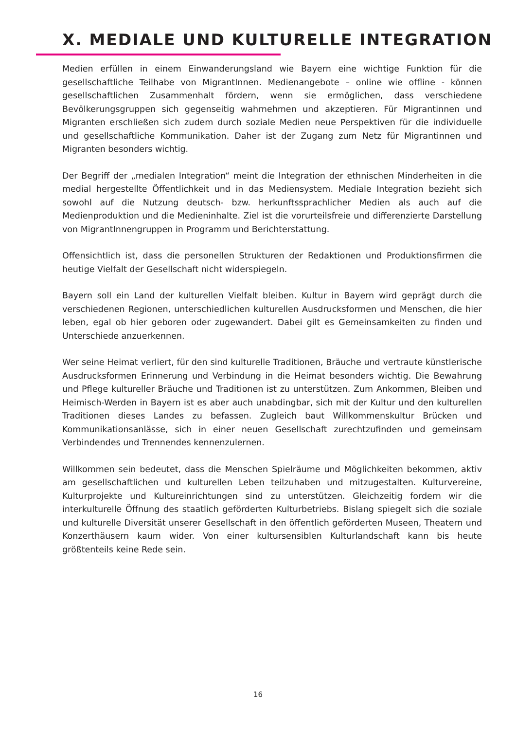X. MEDIALE UND KULTURELLE INTEGRATION
Medien erfüllen in einem Einwanderungsland wie Bayern eine wichtige Funktion für die gesellschaftliche Teilhabe von MigrantInnen. Medienangebote – online wie offline - können gesellschaftlichen Zusammenhalt fördern, wenn sie ermöglichen, dass verschiedene Bevölkerungsgruppen sich gegenseitig wahrnehmen und akzeptieren. Für Migrantinnen und Migranten erschließen sich zudem durch soziale Medien neue Perspektiven für die individuelle und gesellschaftliche Kommunikation. Daher ist der Zugang zum Netz für Migrantinnen und Migranten besonders wichtig.
Der Begriff der „medialen Integration“ meint die Integration der ethnischen Minderheiten in die medial hergestellte Öffentlichkeit und in das Mediensystem. Mediale Integration bezieht sich sowohl auf die Nutzung deutsch- bzw. herkunftssprachlicher Medien als auch auf die Medienproduktion und die Medieninhalte. Ziel ist die vorurteilsfreie und differenzierte Darstellung von MigrantInnengruppen in Programm und Berichterstattung.
Offensichtlich ist, dass die personellen Strukturen der Redaktionen und Produktionsfirmen die heutige Vielfalt der Gesellschaft nicht widerspiegeln.
Bayern soll ein Land der kulturellen Vielfalt bleiben. Kultur in Bayern wird geprägt durch die verschiedenen Regionen, unterschiedlichen kulturellen Ausdrucksformen und Menschen, die hier leben, egal ob hier geboren oder zugewandert. Dabei gilt es Gemeinsamkeiten zu finden und Unterschiede anzuerkennen.
Wer seine Heimat verliert, für den sind kulturelle Traditionen, Bräuche und vertraute künstlerische Ausdrucksformen Erinnerung und Verbindung in die Heimat besonders wichtig. Die Bewahrung und Pflege kultureller Bräuche und Traditionen ist zu unterstützen. Zum Ankommen, Bleiben und Heimisch-Werden in Bayern ist es aber auch unabdingbar, sich mit der Kultur und den kulturellen Traditionen dieses Landes zu befassen. Zugleich baut Willkommenskultur Brücken und Kommunikationsanlässe, sich in einer neuen Gesellschaft zurechtzufinden und gemeinsam Verbindendes und Trennendes kennenzulernen.
Willkommen sein bedeutet, dass die Menschen Spielräume und Möglichkeiten bekommen, aktiv am gesellschaftlichen und kulturellen Leben teilzuhaben und mitzugestalten. Kulturvereine, Kulturprojekte und Kultureinrichtungen sind zu unterstützen. Gleichzeitig fordern wir die interkulturelle Öffnung des staatlich geförderten Kulturbetriebs. Bislang spiegelt sich die soziale und kulturelle Diversität unserer Gesellschaft in den öffentlich geförderten Museen, Theatern und Konzerthäusern kaum wider. Von einer kultursensiblen Kulturlandschaft kann bis heute größtenteils keine Rede sein.
16